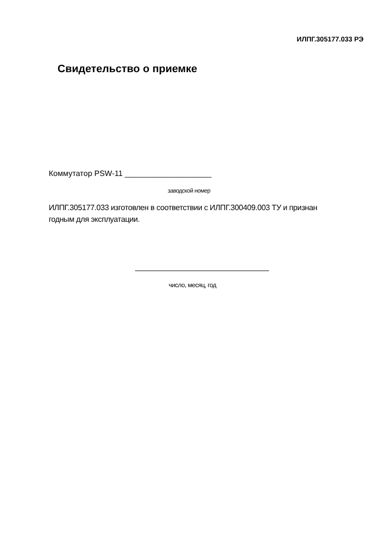ИЛПГ.305177.033 РЭ
Свидетельство о приемке
Коммутатор PSW-11 ____________________
заводской номер
ИЛПГ.305177.033 изготовлен в соответствии с ИЛПГ.300409.003 ТУ и признан годным для эксплуатации.
число, месяц, год